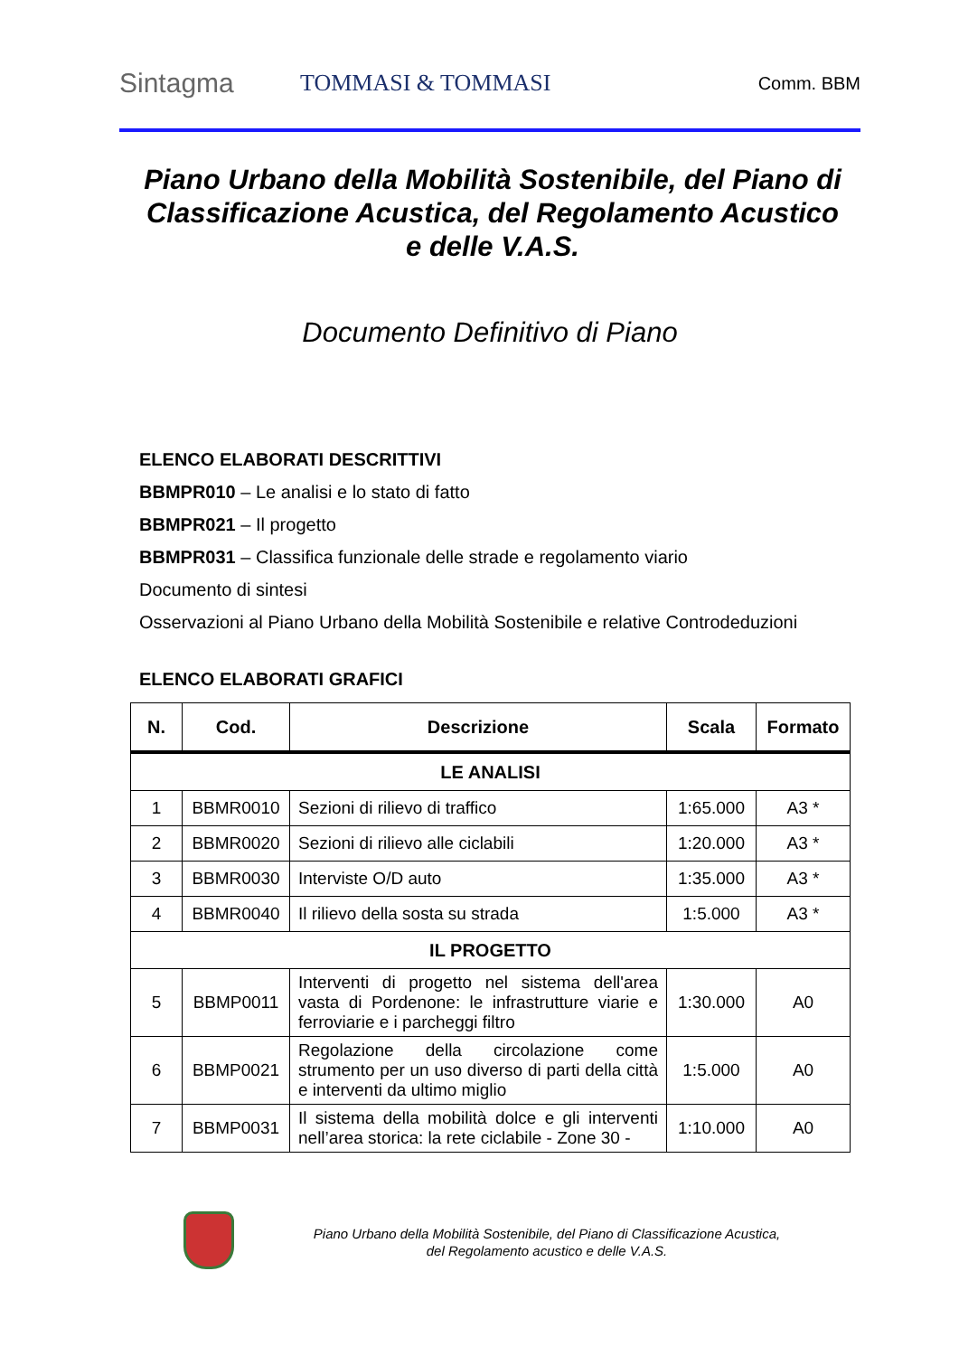Sintagma
TOMMASI & TOMMASI
Comm. BBM
Piano Urbano della Mobilità Sostenibile, del Piano di Classificazione Acustica, del Regolamento Acustico e delle V.A.S.
Documento Definitivo di Piano
ELENCO ELABORATI DESCRITTIVI
BBMPR010 – Le analisi e lo stato di fatto
BBMPR021 – Il progetto
BBMPR031 – Classifica funzionale delle strade e regolamento viario
Documento di sintesi
Osservazioni al Piano Urbano della Mobilità Sostenibile e relative Controdeduzioni
ELENCO ELABORATI GRAFICI
| N. | Cod. | Descrizione | Scala | Formato |
| --- | --- | --- | --- | --- |
| LE ANALISI | | | | |
| 1 | BBMR0010 | Sezioni di rilievo di traffico | 1:65.000 | A3 * |
| 2 | BBMR0020 | Sezioni di rilievo alle ciclabili | 1:20.000 | A3 * |
| 3 | BBMR0030 | Interviste O/D auto | 1:35.000 | A3 * |
| 4 | BBMR0040 | Il rilievo della sosta su strada | 1:5.000 | A3 * |
| IL PROGETTO | | | | |
| 5 | BBMP0011 | Interventi di progetto nel sistema dell'area vasta di Pordenone: le infrastrutture viarie e ferroviarie e i parcheggi filtro | 1:30.000 | A0 |
| 6 | BBMP0021 | Regolazione della circolazione come strumento per un uso diverso di parti della città e interventi da ultimo miglio | 1:5.000 | A0 |
| 7 | BBMP0031 | Il sistema della mobilità dolce e gli interventi nell’area storica: la rete ciclabile - Zone 30 - | 1:10.000 | A0 |
Piano Urbano della Mobilità Sostenibile, del Piano di Classificazione Acustica,
del Regolamento acustico e delle V.A.S.